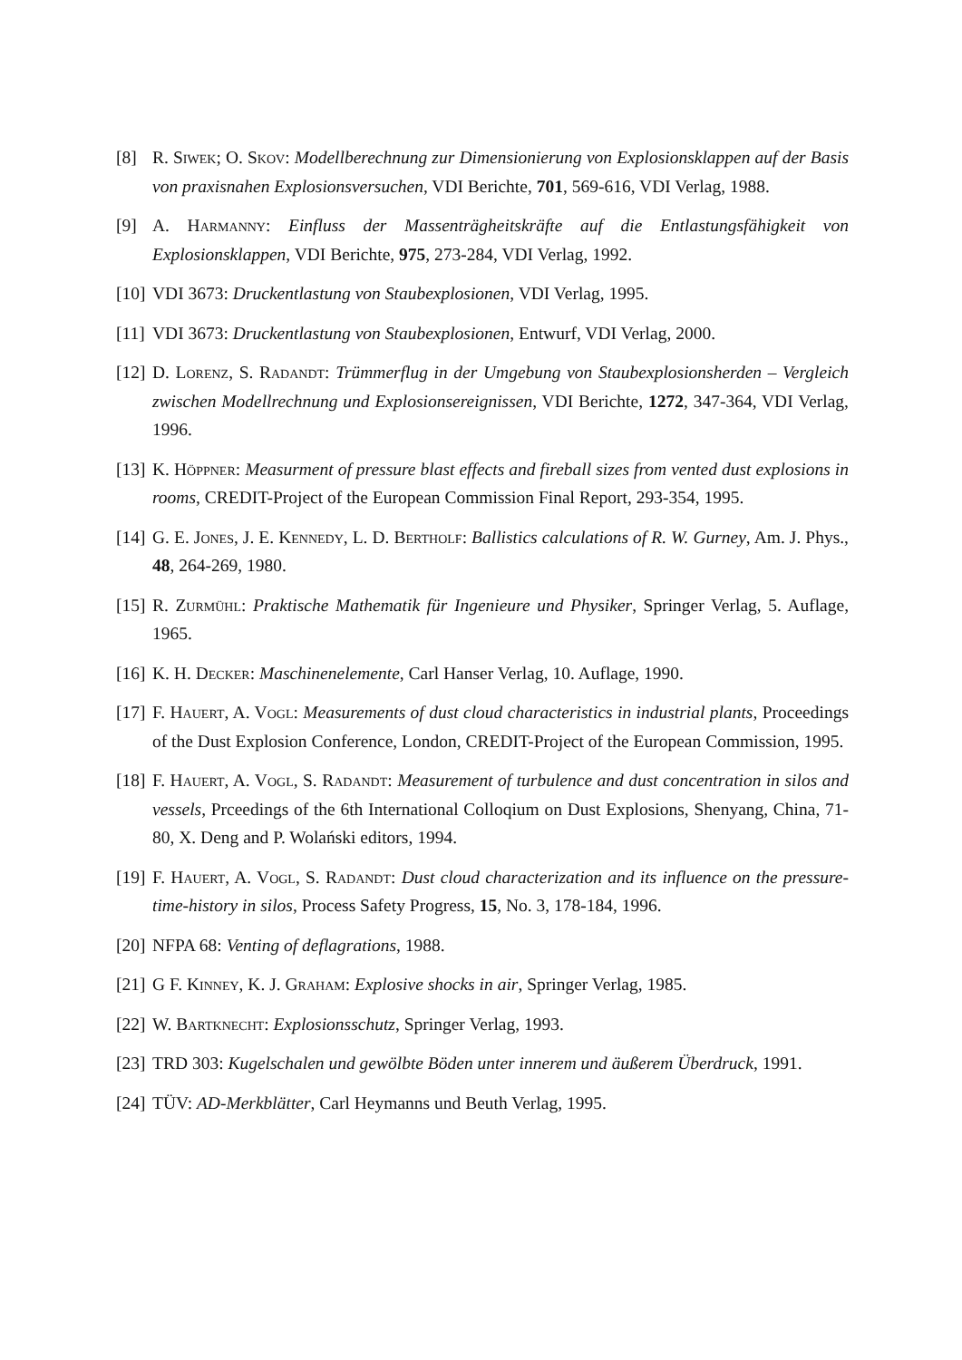[8] R. Siwek; O. Skov: Modellberechnung zur Dimensionierung von Explosionsklappen auf der Basis von praxisnahen Explosionsversuchen, VDI Berichte, 701, 569-616, VDI Verlag, 1988.
[9] A. Harmanny: Einfluss der Massenträgheitskräfte auf die Entlastungsfähigkeit von Explosionsklappen, VDI Berichte, 975, 273-284, VDI Verlag, 1992.
[10]
VDI 3673: Druckentlastung von Staubexplosionen, VDI Verlag, 1995.
[11]
VDI 3673: Druckentlastung von Staubexplosionen, Entwurf, VDI Verlag, 2000.
[12]
D. Lorenz, S. Radandt: Trümmerflug in der Umgebung von Staubexplosionsherden – Vergleich zwischen Modellrechnung und Explosionsereignissen, VDI Berichte, 1272, 347-364, VDI Verlag, 1996.
[13]
K. Höppner: Measurment of pressure blast effects and fireball sizes from vented dust explosions in rooms, CREDIT-Project of the European Commission Final Report, 293-354, 1995.
[14]
G. E. Jones, J. E. Kennedy, L. D. Bertholf: Ballistics calculations of R. W. Gurney, Am. J. Phys., 48, 264-269, 1980.
[15]
R. Zurmühl: Praktische Mathematik für Ingenieure und Physiker, Springer Verlag, 5. Auflage, 1965.
[16]
K. H. Decker: Maschinenelemente, Carl Hanser Verlag, 10. Auflage, 1990.
[17]
F. Hauert, A. Vogl: Measurements of dust cloud characteristics in industrial plants, Proceedings of the Dust Explosion Conference, London, CREDIT-Project of the European Commission, 1995.
[18]
F. Hauert, A. Vogl, S. Radandt: Measurement of turbulence and dust concentration in silos and vessels, Prceedings of the 6th International Colloqium on Dust Explosions, Shenyang, China, 71-80, X. Deng and P. Wolański editors, 1994.
[19]
F. Hauert, A. Vogl, S. Radandt: Dust cloud characterization and its influence on the pressure-time-history in silos, Process Safety Progress, 15, No. 3, 178-184, 1996.
[20]
NFPA 68: Venting of deflagrations, 1988.
[21]
G F. Kinney, K. J. Graham: Explosive shocks in air, Springer Verlag, 1985.
[22]
W. Bartknecht: Explosionsschutz, Springer Verlag, 1993.
[23]
TRD 303: Kugelschalen und gewölbte Böden unter innerem und äußerem Überdruck, 1991.
[24]
TÜV: AD-Merkblätter, Carl Heymanns und Beuth Verlag, 1995.